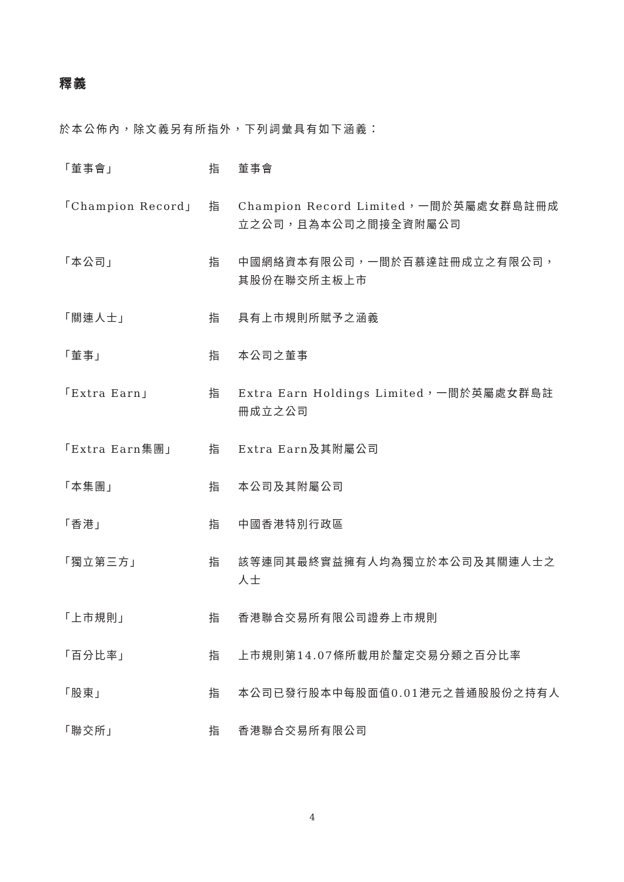釋義
於本公佈內，除文義另有所指外，下列詞彙具有如下涵義：
| 「董事會」 | 指 | 董事會 |
| 「Champion Record」 | 指 | Champion Record Limited，一間於英屬處女群島註冊成立之公司，且為本公司之間接全資附屬公司 |
| 「本公司」 | 指 | 中國網絡資本有限公司，一間於百慕達註冊成立之有限公司，其股份在聯交所主板上市 |
| 「關連人士」 | 指 | 具有上市規則所賦予之涵義 |
| 「董事」 | 指 | 本公司之董事 |
| 「Extra Earn」 | 指 | Extra Earn Holdings Limited，一間於英屬處女群島註冊成立之公司 |
| 「Extra Earn集團」 | 指 | Extra Earn及其附屬公司 |
| 「本集團」 | 指 | 本公司及其附屬公司 |
| 「香港」 | 指 | 中國香港特別行政區 |
| 「獨立第三方」 | 指 | 該等連同其最終實益擁有人均為獨立於本公司及其關連人士之人士 |
| 「上市規則」 | 指 | 香港聯合交易所有限公司證券上市規則 |
| 「百分比率」 | 指 | 上市規則第14.07條所載用於釐定交易分類之百分比率 |
| 「股東」 | 指 | 本公司已發行股本中每股面值0.01港元之普通股股份之持有人 |
| 「聯交所」 | 指 | 香港聯合交易所有限公司 |
4